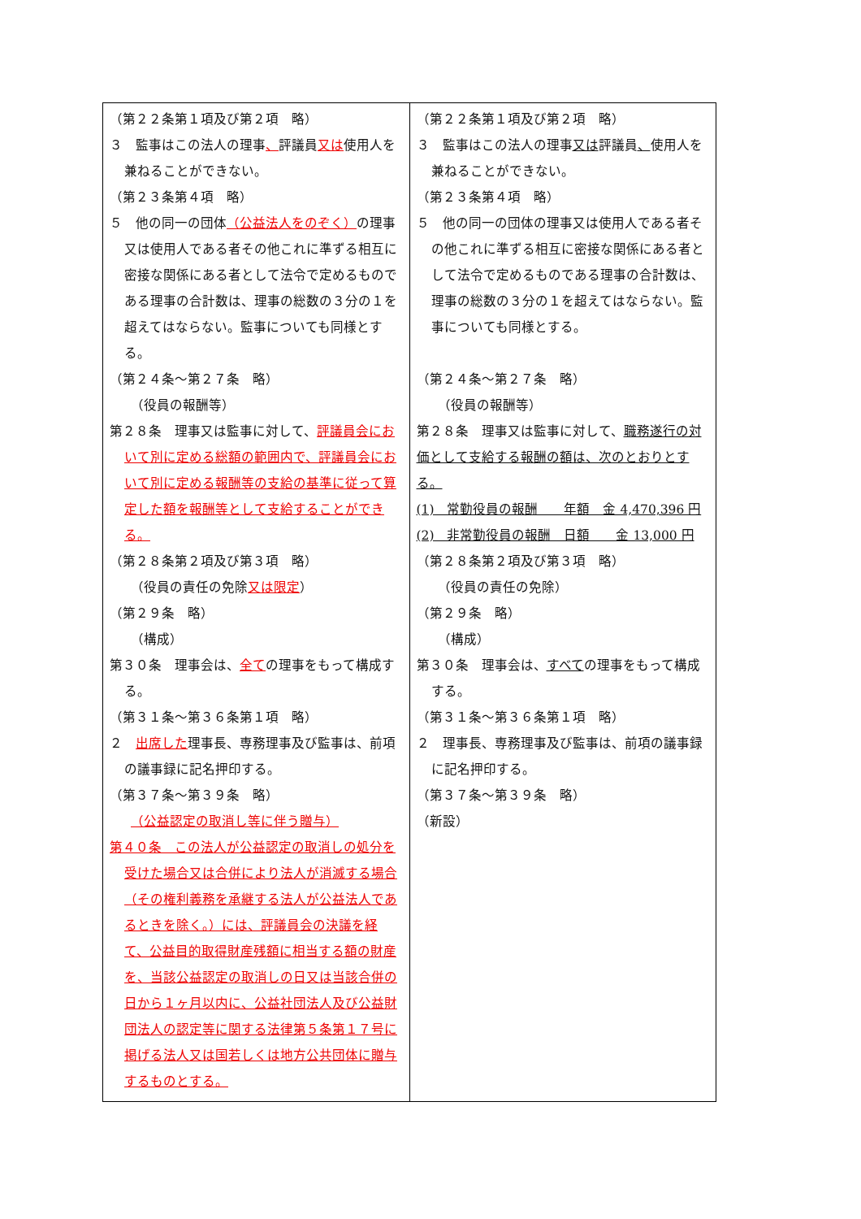| （第２２条第１項及び第２項 略） ３ 監事はこの法人の理事 、 評議員 又は 使用人を兼ねることができない。 （第２３条第４項 略） ５ 他の同一の団体 （公益法人をのぞく） の理事又は使用人である者その他これに準ずる相互に密接な関係にある者として法令で定めるものである理事の合計数は、理事の総数の３分の１を超えてはならない。監事についても同様とする。 （第２４条～第２７条 略） （役員の報酬等） 第２８条 理事又は監事に対して、 評議員会において別に定める総額の範囲内で、評議員会において別に定める報酬等の支給の基準に従って算定した額を報酬等として支給することができる。 （第２８条第２項及び第３項 略） （役員の責任の免除 又は限定 ） （第２９条 略） （構成） 第３０条 理事会は、 全て の理事をもって構成する。 （第３１条～第３６条第１項 略） ２ 出席した 理事長、専務理事及び監事は、前項の議事録に記名押印する。 （第３７条～第３９条 略） （公益認定の取消し等に伴う贈与） 第４０条 この法人が公益認定の取消しの処分を受けた場合又は合併により法人が消滅する場合（その権利義務を承継する法人が公益法人であるときを除く。）には、評議員会の決議を経て、公益目的取得財産残額に相当する額の財産を、当該公益認定の取消しの日又は当該合併の日から１ヶ月以内に、公益社団法人及び公益財団法人の認定等に関する法律第５条第１７号に掲げる法人又は国若しくは地方公共団体に贈与するものとする。 | （第２２条第１項及び第２項 略） ３ 監事はこの法人の理事 又は 評議員 、 使用人を兼ねることができない。 （第２３条第４項 略） ５ 他の同一の団体の理事又は使用人である者その他これに準ずる相互に密接な関係にある者として法令で定めるものである理事の合計数は、理事の総数の３分の１を超えてはならない。監事についても同様とする。 （第２４条～第２７条 略） （役員の報酬等） 第２８条 理事又は監事に対して、 職務遂行の対価として支給する報酬の額は、次のとおりとする。 (1) 常勤役員の報酬 年額 金 4,470,396 円 (2) 非常勤役員の報酬 日額 金 13,000 円 （第２８条第２項及び第３項 略） （役員の責任の免除） （第２９条 略） （構成） 第３０条 理事会は、 すべて の理事をもって構成する。 （第３１条～第３６条第１項 略） ２ 理事長、専務理事及び監事は、前項の議事録に記名押印する。 （第３７条～第３９条 略） （新設） |